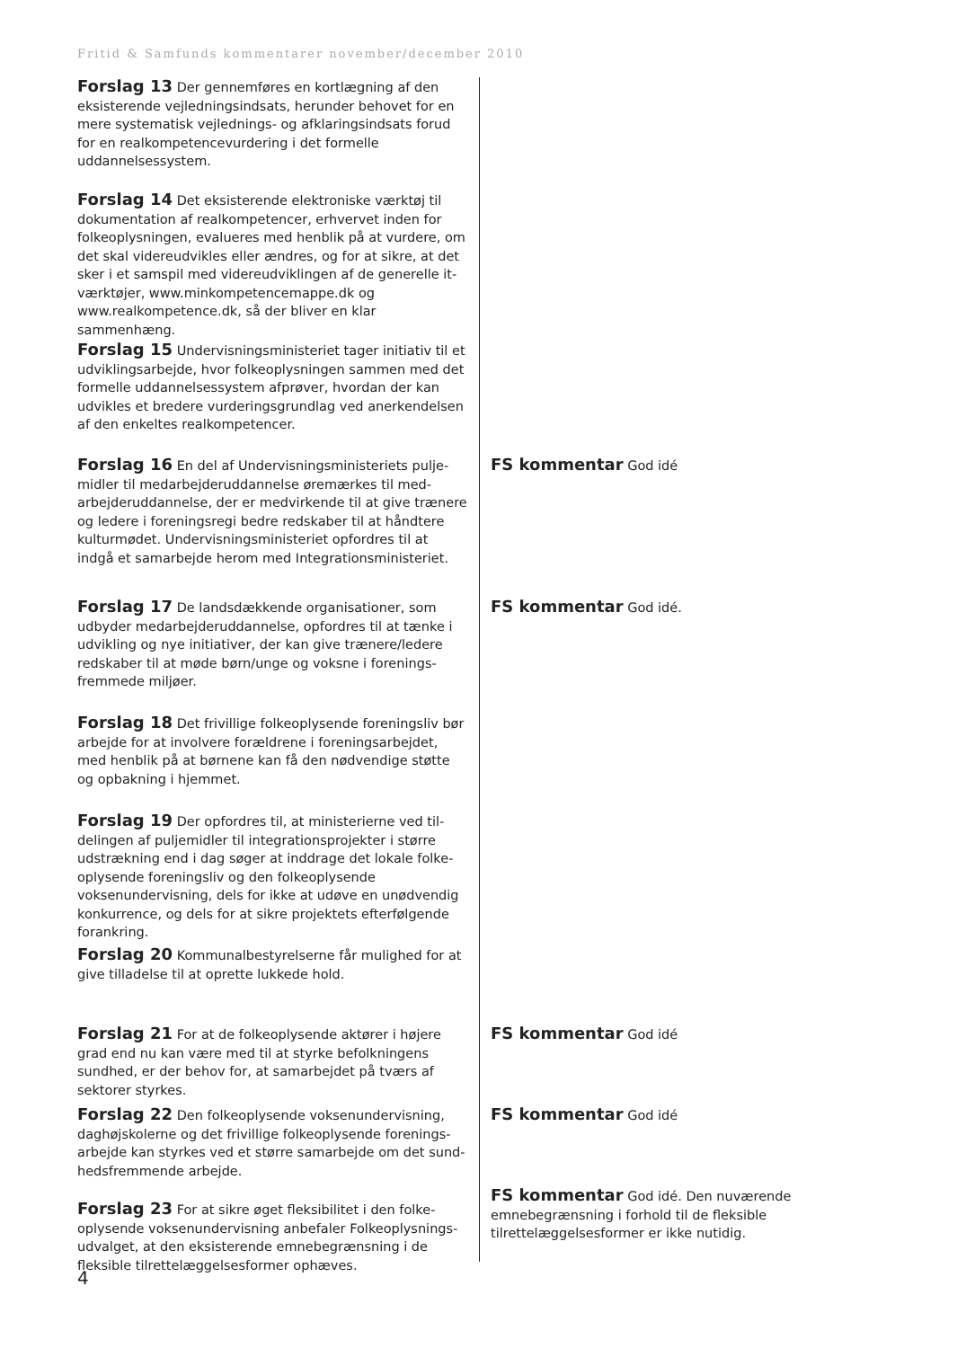Fritid & Samfunds kommentarer november/december 2010
Forslag 13 Der gennemføres en kortlægning af den eksisterende vejledningsindsats, herunder behovet for en mere systematisk vejlednings- og afklaringsindsats forud for en realkompetencevurdering i det formelle uddannelses­system.
Forslag 14 Det eksisterende elektroniske værktøj til dokumentation af realkompetencer, erhvervet inden for folkeoplysningen, evalueres med henblik på at vurdere, om det skal videreudvikles eller ændres, og for at sikre, at det sker i et samspil med videreudviklingen af de generelle it-værktøjer, www.minkompetencemappe.dk og www.realkompetence.dk, så der bliver en klar sammenhæng.
Forslag 15 Undervisningsministeriet tager initiativ til et udviklingsarbejde, hvor folkeoplysningen sammen med det formelle uddannelsessystem afprøver, hvordan der kan udvikles et bredere vurderingsgrundlag ved anerkendelsen af den enkeltes realkompetencer.
Forslag 16 En del af Undervisningsministeriets pulje­midler til medarbejderuddannelse øremærkes til med­arbejderuddannelse, der er medvirkende til at give trænere og ledere i foreningsregi bedre redskaber til at håndtere kulturmødet. Undervisningsministeriet opfordres til at indgå et samarbejde herom med Integrationsministeriet.
FS kommentar God idé
Forslag 17 De landsdækkende organisationer, som udbyder medarbejderuddannelse, opfordres til at tænke i udvikling og nye initiativer, der kan give trænere/ledere redskaber til at møde børn/unge og voksne i forenings­fremmede miljøer.
FS kommentar God idé.
Forslag 18 Det frivillige folkeoplysende foreningsliv bør arbejde for at involvere forældrene i foreningsarbejdet, med henblik på at børnene kan få den nødvendige støtte og opbakning i hjemmet.
Forslag 19 Der opfordres til, at ministerierne ved til­delingen af puljemidler til integrationsprojekter i større udstrækning end i dag søger at inddrage det lokale folke­oplysende foreningsliv og den folkeoplysende voksenunder­visning, dels for ikke at udøve en unødvendig konkurrence, og dels for at sikre projektets efterfølgende forankring.
Forslag 20 Kommunalbestyrelserne får mulighed for at give tilladelse til at oprette lukkede hold.
Forslag 21 For at de folkeoplysende aktører i højere grad end nu kan være med til at styrke befolkningens sundhed, er der behov for, at samarbejdet på tværs af sektorer styrkes.
FS kommentar God idé
Forslag 22 Den folkeoplysende voksenundervisning, daghøjskolerne og det frivillige folkeoplysende forenings­arbejde kan styrkes ved et større samarbejde om det sund­hedsfremmende arbejde.
FS kommentar God idé
Forslag 23 For at sikre øget fleksibilitet i den folke­oplysende voksenundervisning anbefaler Folkeoplysnings­udvalget, at den eksisterende emnebegrænsning i de fleksible tilrettelæggelsesformer ophæves.
FS kommentar God idé. Den nuværende emnebegræns­ning i forhold til de fleksible tilrettelæggelsesformer er ikke nutidig.
4